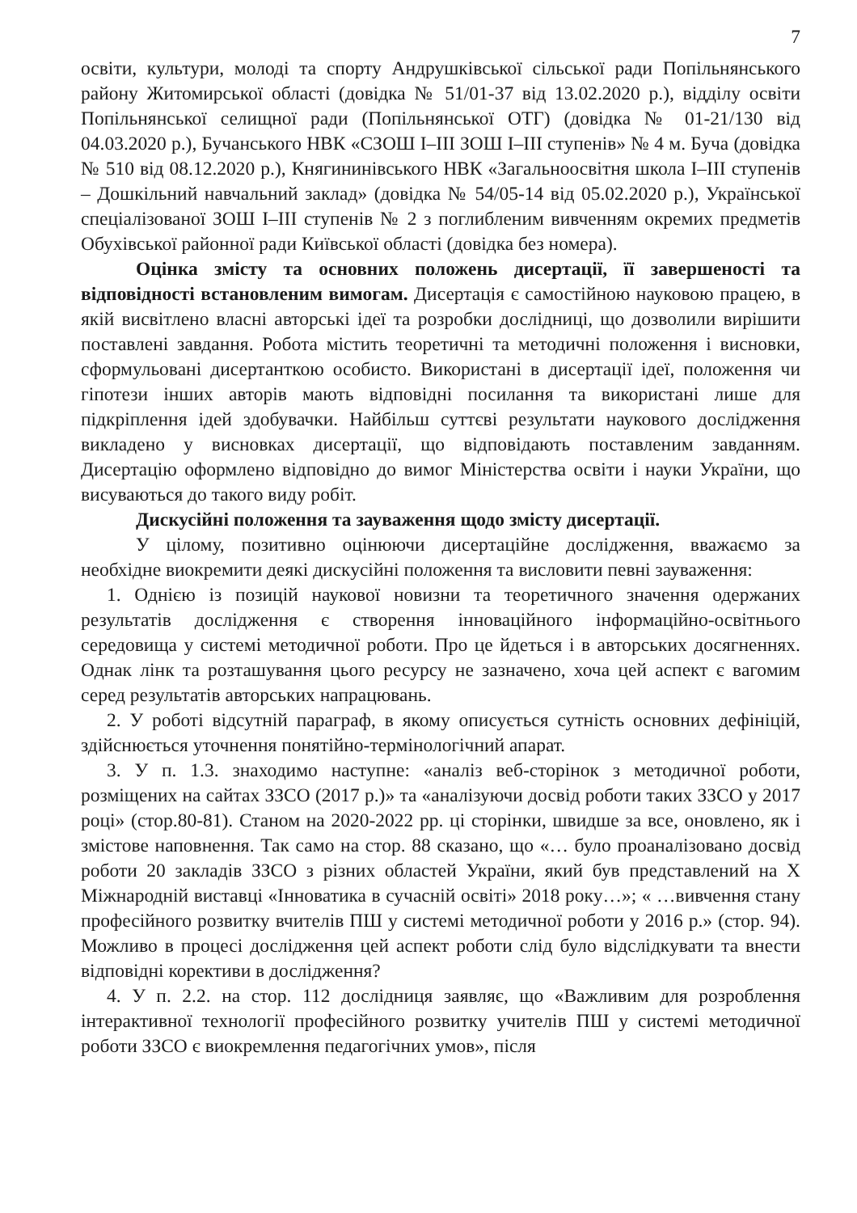7
освіти, культури, молоді та спорту Андрушківської сільської ради Попільнянського району Житомирської області (довідка № 51/01-37 від 13.02.2020 р.), відділу освіти Попільнянської селищної ради (Попільнянської ОТГ) (довідка № 01-21/130 від 04.03.2020 р.), Бучанського НВК «СЗОШ I–III ЗОШ I–III ступенів» № 4 м. Буча (довідка № 510 від 08.12.2020 р.), Княгининівського НВК «Загальноосвітня школа I–III ступенів – Дошкільний навчальний заклад» (довідка № 54/05-14 від 05.02.2020 р.), Української спеціалізованої ЗОШ I–III ступенів № 2 з поглибленим вивченням окремих предметів Обухівської районної ради Київської області (довідка без номера).
Оцінка змісту та основних положень дисертації, її завершеності та відповідності встановленим вимогам. Дисертація є самостійною науковою працею, в якій висвітлено власні авторські ідеї та розробки дослідниці, що дозволили вирішити поставлені завдання. Робота містить теоретичні та методичні положення і висновки, сформульовані дисертанткою особисто. Використані в дисертації ідеї, положення чи гіпотези інших авторів мають відповідні посилання та використані лише для підкріплення ідей здобувачки. Найбільш суттєві результати наукового дослідження викладено у висновках дисертації, що відповідають поставленим завданням. Дисертацію оформлено відповідно до вимог Міністерства освіти і науки України, що висуваються до такого виду робіт.
Дискусійні положення та зауваження щодо змісту дисертації.
У цілому, позитивно оцінюючи дисертаційне дослідження, вважаємо за необхідне виокремити деякі дискусійні положення та висловити певні зауваження:
1. Однією із позицій наукової новизни та теоретичного значення одержаних результатів дослідження є створення інноваційного інформаційно-освітнього середовища у системі методичної роботи. Про це йдеться і в авторських досягненнях. Однак лінк та розташування цього ресурсу не зазначено, хоча цей аспект є вагомим серед результатів авторських напрацювань.
2. У роботі відсутній параграф, в якому описується сутність основних дефініцій, здійснюється уточнення понятійно-термінологічний апарат.
3. У п. 1.3. знаходимо наступне: «аналіз веб-сторінок з методичної роботи, розміщених на сайтах ЗЗСО (2017 р.)» та «аналізуючи досвід роботи таких ЗЗСО у 2017 році» (стор.80-81). Станом на 2020-2022 рр. ці сторінки, швидше за все, оновлено, як і змістове наповнення. Так само на стор. 88 сказано, що «… було проаналізовано досвід роботи 20 закладів ЗЗСО з різних областей України, який був представлений на X Міжнародній виставці «Інноватика в сучасній освіті» 2018 року…»; « …вивчення стану професійного розвитку вчителів ПШ у системі методичної роботи у 2016 р.» (стор. 94). Можливо в процесі дослідження цей аспект роботи слід було відслідкувати та внести відповідні корективи в дослідження?
4. У п. 2.2. на стор. 112 дослідниця заявляє, що «Важливим для розроблення інтерактивної технології професійного розвитку учителів ПШ у системі методичної роботи ЗЗСО є виокремлення педагогічних умов», після